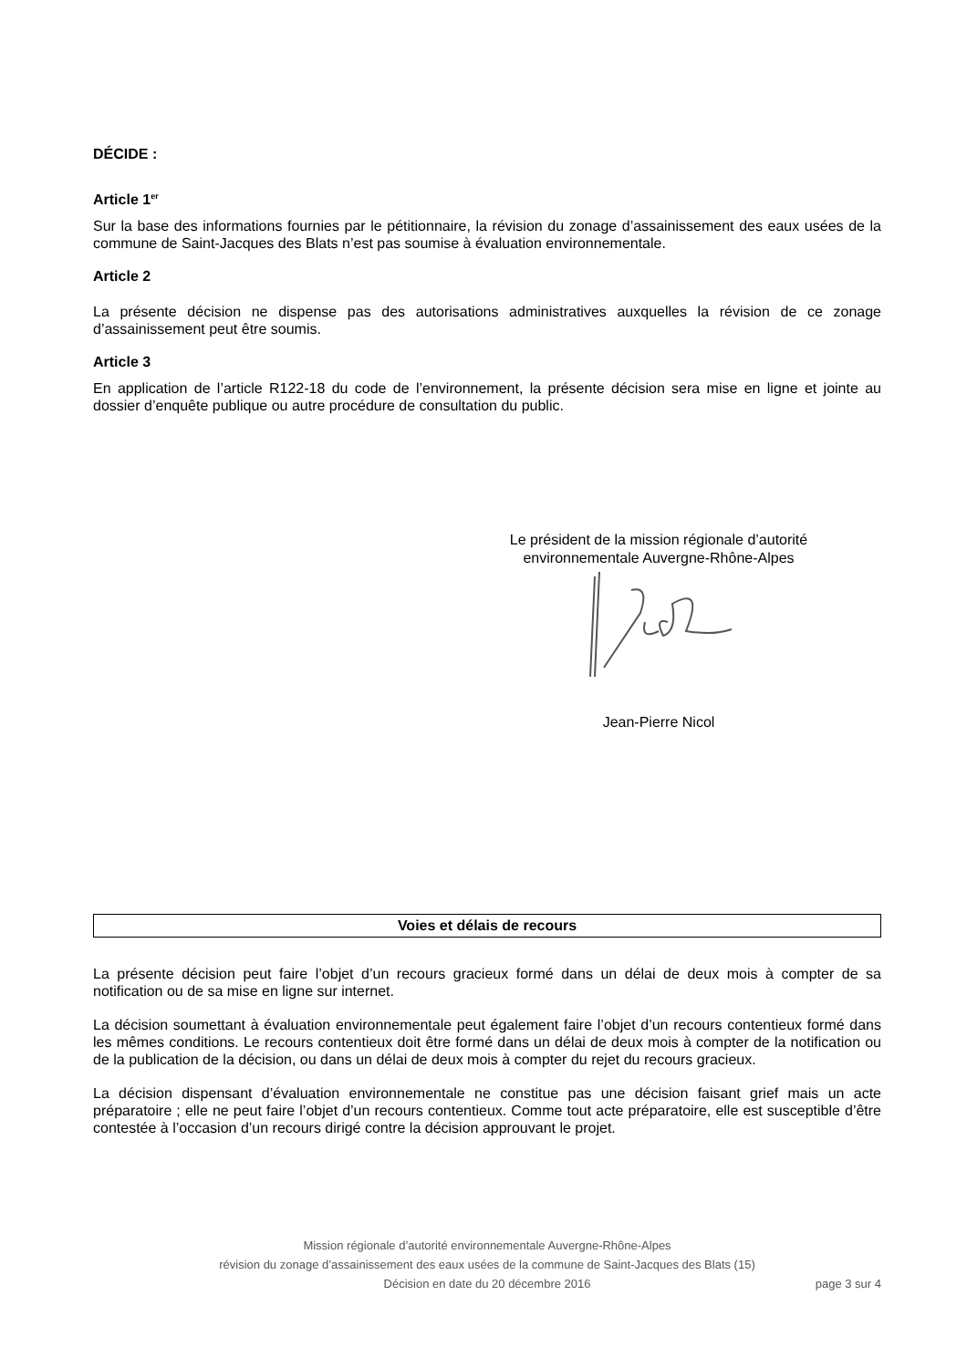DÉCIDE :
Article 1<sup>er</sup>
Sur la base des informations fournies par le pétitionnaire, la révision du zonage d’assainissement des eaux usées de la commune de Saint-Jacques des Blats n’est pas soumise à évaluation environnementale.
Article 2
La présente décision ne dispense pas des autorisations administratives auxquelles la révision de ce zonage d’assainissement peut être soumis.
Article 3
En application de l’article R122-18 du code de l’environnement, la présente décision sera mise en ligne et jointe au dossier d’enquête publique ou autre procédure de consultation du public.
Le président de la mission régionale d’autorité environnementale Auvergne-Rhône-Alpes
Jean-Pierre Nicol
Voies et délais de recours
La présente décision peut faire l’objet d’un recours gracieux formé dans un délai de deux mois à compter de sa notification ou de sa mise en ligne sur internet.
La décision soumettant à évaluation environnementale peut également faire l’objet d’un recours contentieux formé dans les mêmes conditions. Le recours contentieux doit être formé dans un délai de deux mois à compter de la notification ou de la publication de la décision, ou dans un délai de deux mois à compter du rejet du recours gracieux.
La décision dispensant d’évaluation environnementale ne constitue pas une décision faisant grief mais un acte préparatoire ; elle ne peut faire l’objet d’un recours contentieux. Comme tout acte préparatoire, elle est susceptible d’être contestée à l’occasion d’un recours dirigé contre la décision approuvant le projet.
Mission régionale d’autorité environnementale Auvergne-Rhône-Alpes
révision du zonage d’assainissement des eaux usées de la commune de Saint-Jacques des Blats (15)
Décision en date du 20 décembre 2016 page 3 sur 4